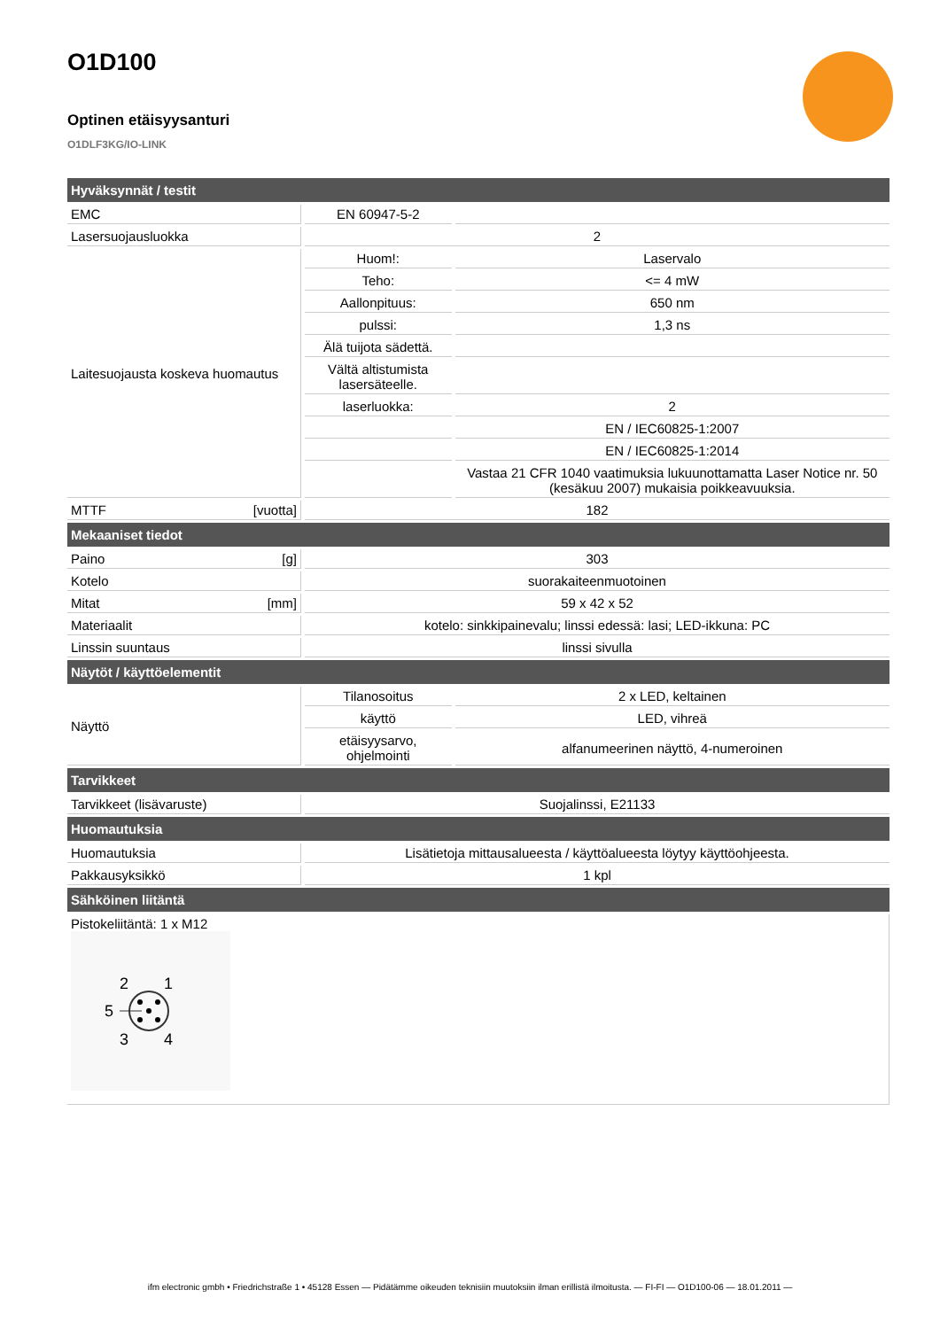O1D100
Optinen etäisyysanturi
O1DLF3KG/IO-LINK
| Hyväksynnät / testit | | |
| --- | --- | --- |
| EMC | EN 60947-5-2 | |
| Lasersuojausluokka | 2 | |
| Laitesuojausta koskeva huomautus | Huom!: | Laservalo |
| | Teho: | <= 4 mW |
| | Aallonpituus: | 650 nm |
| | pulssi: | 1,3 ns |
| | Älä tuijota sädettä. | |
| | Vältä altistumista lasersäteelle. | |
| | laserluokka: | 2 |
| | | EN / IEC60825-1:2007 |
| | | EN / IEC60825-1:2014 |
| | | Vastaa 21 CFR 1040 vaatimuksia lukuunottamatta Laser Notice nr. 50 (kesäkuu 2007) mukaisia poikkeavuuksia. |
| MTTF [vuotta] | 182 | |
| Mekaaniset tiedot | | |
| Paino [g] | 303 | |
| Kotelo | suorakaiteenmuotoinen | |
| Mitat [mm] | 59 x 42 x 52 | |
| Materiaalit | kotelo: sinkkipainevalu; linssi edessä: lasi; LED-ikkuna: PC | |
| Linssin suuntaus | linssi sivulla | |
| Näytöt / käyttöelementit | | |
| Näyttö | Tilanosoitus | 2 x LED, keltainen |
| | käyttö | LED, vihreä |
| | etäisyysarvo, ohjelmointi | alfanumeerinen näyttö, 4-numeroinen |
| Tarvikkeet | | |
| Tarvikkeet (lisävaruste) | Suojalinssi, E21133 | |
| Huomautuksia | | |
| Huomautuksia | Lisätietoja mittausalueesta / käyttöalueesta löytyy käyttöohjeesta. | |
| Pakkausyksikkö | 1 kpl | |
| Sähköinen liitäntä | | |
| Pistokeliitäntä: 1 x M12 2 1 5 3 4 | | |
ifm electronic gmbh • Friedrichstraße 1 • 45128 Essen — Pidätämme oikeuden teknisiin muutoksiin ilman erillistä ilmoitusta. — FI-FI — O1D100-06 — 18.01.2011 —